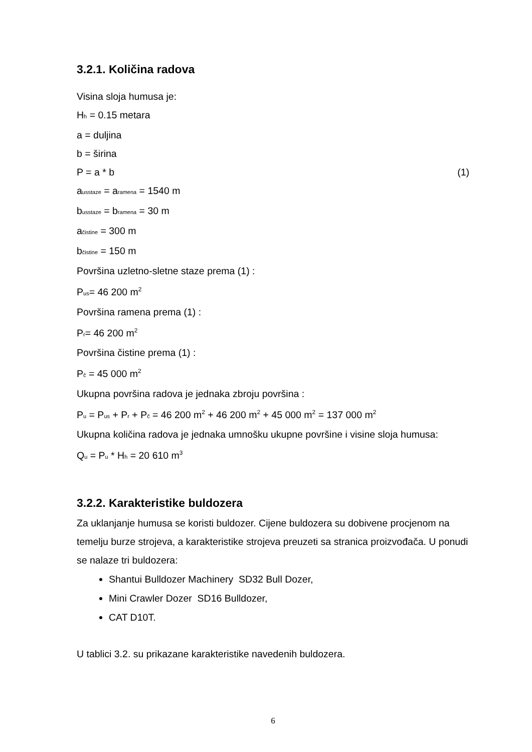3.2.1. Količina radova
Visina sloja humusa je:
H<sub>h</sub> = 0.15 metara
a = duljina
b = širina
P = a * b (1)
a<sub>usstaze</sub> = a<sub>ramena</sub> = 1540 m
b<sub>usstaze</sub> = b<sub>ramena</sub> = 30 m
a<sub>čistine</sub> = 300 m
b<sub>čistine</sub> = 150 m
Površina uzletno-sletne staze prema (1) :
P<sub>us</sub>= 46 200 m<sup>2</sup>
Površina ramena prema (1) :
P<sub>r</sub>= 46 200 m<sup>2</sup>
Površina čistine prema (1) :
P<sub>č</sub> = 45 000 m<sup>2</sup>
Ukupna površina radova je jednaka zbroju površina :
P<sub>u</sub> = P<sub>us</sub> + P<sub>r</sub> + P<sub>č</sub> = 46 200 m<sup>2</sup> + 46 200 m<sup>2</sup> + 45 000 m<sup>2</sup> = 137 000 m<sup>2</sup>
Ukupna količina radova je jednaka umnošku ukupne površine i visine sloja humusa:
Q<sub>u</sub> = P<sub>u</sub> * H<sub>h</sub> = 20 610 m<sup>3</sup>
3.2.2. Karakteristike buldozera
Za uklanjanje humusa se koristi buldozer. Cijene buldozera su dobivene procjenom na temelju burze strojeva, a karakteristike strojeva preuzeti sa stranica proizvođača. U ponudi se nalaze tri buldozera:
Shantui Bulldozer Machinery SD32 Bull Dozer,
Mini Crawler Dozer SD16 Bulldozer,
CAT D10T.
U tablici 3.2. su prikazane karakteristike navedenih buldozera.
6